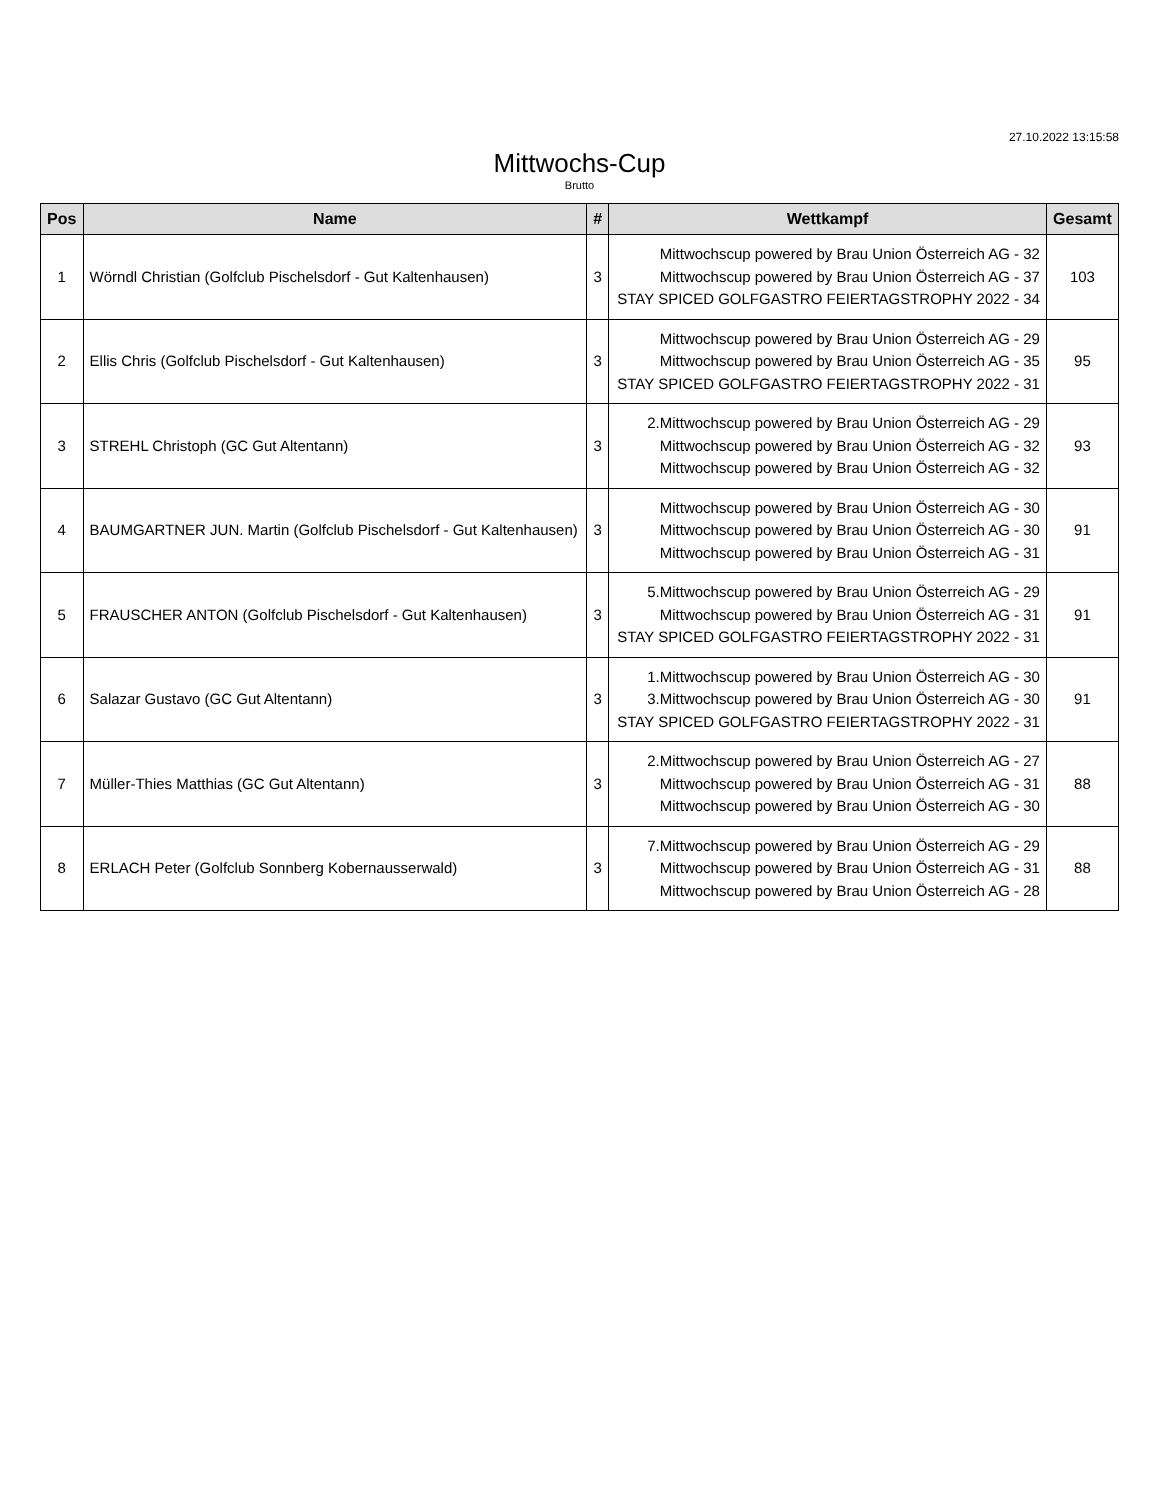27.10.2022 13:15:58
Mittwochs-Cup
Brutto
| Pos | Name | # | Wettkampf | Gesamt |
| --- | --- | --- | --- | --- |
| 1 | Wörndl Christian (Golfclub Pischelsdorf - Gut Kaltenhausen) | 3 | Mittwochscup powered by Brau Union Österreich AG - 32 Mittwochscup powered by Brau Union Österreich AG - 37 STAY SPICED GOLFGASTRO FEIERTAGSTROPHY 2022 - 34 | 103 |
| 2 | Ellis Chris (Golfclub Pischelsdorf - Gut Kaltenhausen) | 3 | Mittwochscup powered by Brau Union Österreich AG - 29 Mittwochscup powered by Brau Union Österreich AG - 35 STAY SPICED GOLFGASTRO FEIERTAGSTROPHY 2022 - 31 | 95 |
| 3 | STREHL Christoph (GC Gut Altentann) | 3 | 2.Mittwochscup powered by Brau Union Österreich AG - 29 Mittwochscup powered by Brau Union Österreich AG - 32 Mittwochscup powered by Brau Union Österreich AG - 32 | 93 |
| 4 | BAUMGARTNER JUN. Martin (Golfclub Pischelsdorf - Gut Kaltenhausen) | 3 | Mittwochscup powered by Brau Union Österreich AG - 30 Mittwochscup powered by Brau Union Österreich AG - 30 Mittwochscup powered by Brau Union Österreich AG - 31 | 91 |
| 5 | FRAUSCHER ANTON (Golfclub Pischelsdorf - Gut Kaltenhausen) | 3 | 5.Mittwochscup powered by Brau Union Österreich AG - 29 Mittwochscup powered by Brau Union Österreich AG - 31 STAY SPICED GOLFGASTRO FEIERTAGSTROPHY 2022 - 31 | 91 |
| 6 | Salazar Gustavo (GC Gut Altentann) | 3 | 1.Mittwochscup powered by Brau Union Österreich AG - 30 3.Mittwochscup powered by Brau Union Österreich AG - 30 STAY SPICED GOLFGASTRO FEIERTAGSTROPHY 2022 - 31 | 91 |
| 7 | Müller-Thies Matthias (GC Gut Altentann) | 3 | 2.Mittwochscup powered by Brau Union Österreich AG - 27 Mittwochscup powered by Brau Union Österreich AG - 31 Mittwochscup powered by Brau Union Österreich AG - 30 | 88 |
| 8 | ERLACH Peter (Golfclub Sonnberg Kobernausserwald) | 3 | 7.Mittwochscup powered by Brau Union Österreich AG - 29 Mittwochscup powered by Brau Union Österreich AG - 31 Mittwochscup powered by Brau Union Österreich AG - 28 | 88 |